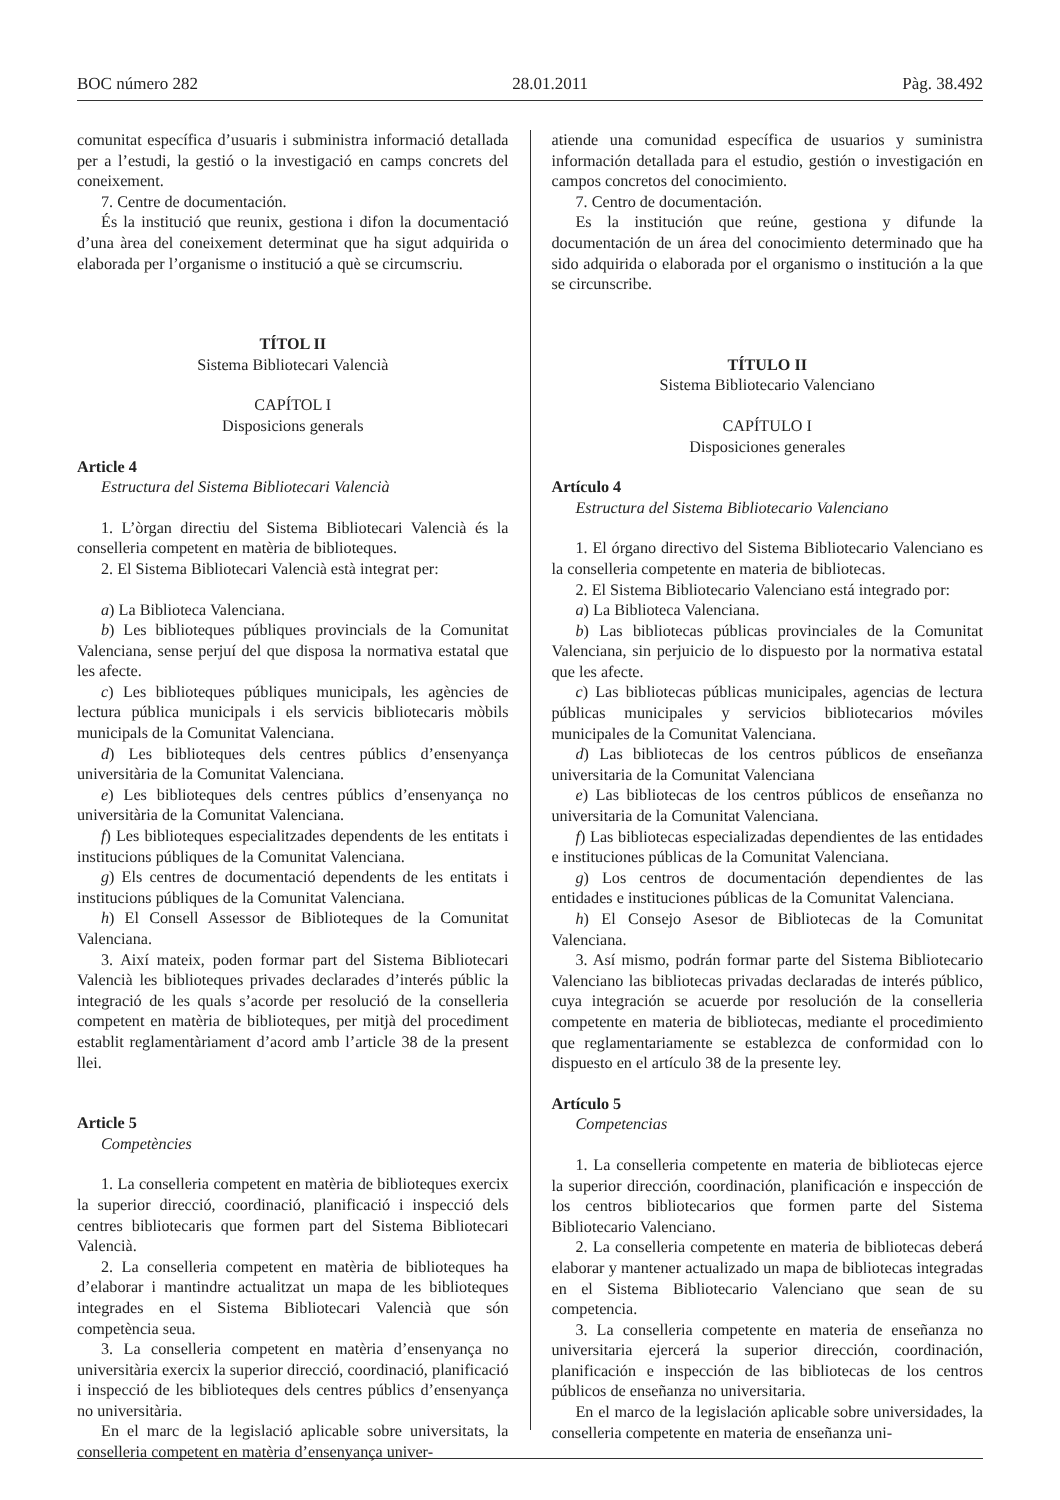BOC número 282 28.01.2011 Pàg. 38.492
comunitat específica d’usuaris i subministra informació detallada per a l’estudi, la gestió o la investigació en camps concrets del coneixement.
7. Centre de documentación.
És la institució que reunix, gestiona i difon la documentació d’una àrea del coneixement determinat que ha sigut adquirida o elaborada per l’organisme o institució a què se circumscriu.
TÍTOL II
Sistema Bibliotecari Valencià
CAPÍTOL I
Disposicions generals
Article 4
Estructura del Sistema Bibliotecari Valencià
1. L’òrgan directiu del Sistema Bibliotecari Valencià és la conselleria competent en matèria de biblioteques.
2. El Sistema Bibliotecari Valencià està integrat per:
a) La Biblioteca Valenciana.
b) Les biblioteques públiques provincials de la Comunitat Valenciana, sense perjuí del que disposa la normativa estatal que les afecte.
c) Les biblioteques públiques municipals, les agències de lectura pública municipals i els servicis bibliotecaris mòbils municipals de la Comunitat Valenciana.
d) Les biblioteques dels centres públics d’ensenyança universitària de la Comunitat Valenciana.
e) Les biblioteques dels centres públics d’ensenyança no universitària de la Comunitat Valenciana.
f) Les biblioteques especialitzades dependents de les entitats i institucions públiques de la Comunitat Valenciana.
g) Els centres de documentació dependents de les entitats i institucions públiques de la Comunitat Valenciana.
h) El Consell Assessor de Biblioteques de la Comunitat Valenciana.
3. Així mateix, poden formar part del Sistema Bibliotecari Valencià les biblioteques privades declarades d’interés públic la integració de les quals s’acorde per resolució de la conselleria competent en matèria de biblioteques, per mitjà del procediment establit reglamentàriament d’acord amb l’article 38 de la present llei.
Article 5
Competències
1. La conselleria competent en matèria de biblioteques exercix la superior direcció, coordinació, planificació i inspecció dels centres bibliotecaris que formen part del Sistema Bibliotecari Valencià.
2. La conselleria competent en matèria de biblioteques ha d’elaborar i mantindre actualitzat un mapa de les biblioteques integrades en el Sistema Bibliotecari Valencià que són competència seua.
3. La conselleria competent en matèria d’ensenyança no universitària exercix la superior direcció, coordinació, planificació i inspecció de les biblioteques dels centres públics d’ensenyança no universitària.
En el marc de la legislació aplicable sobre universitats, la conselleria competent en matèria d’ensenyança univer-
atiende una comunidad específica de usuarios y suministra información detallada para el estudio, gestión o investigación en campos concretos del conocimiento.
7. Centro de documentación.
Es la institución que reúne, gestiona y difunde la documentación de un área del conocimiento determinado que ha sido adquirida o elaborada por el organismo o institución a la que se circunscribe.
TÍTULO II
Sistema Bibliotecario Valenciano
CAPÍTULO I
Disposiciones generales
Artículo 4
Estructura del Sistema Bibliotecario Valenciano
1. El órgano directivo del Sistema Bibliotecario Valenciano es la conselleria competente en materia de bibliotecas.
2. El Sistema Bibliotecario Valenciano está integrado por:
a) La Biblioteca Valenciana.
b) Las bibliotecas públicas provinciales de la Comunitat Valenciana, sin perjuicio de lo dispuesto por la normativa estatal que les afecte.
c) Las bibliotecas públicas municipales, agencias de lectura públicas municipales y servicios bibliotecarios móviles municipales de la Comunitat Valenciana.
d) Las bibliotecas de los centros públicos de enseñanza universitaria de la Comunitat Valenciana
e) Las bibliotecas de los centros públicos de enseñanza no universitaria de la Comunitat Valenciana.
f) Las bibliotecas especializadas dependientes de las entidades e instituciones públicas de la Comunitat Valenciana.
g) Los centros de documentación dependientes de las entidades e instituciones públicas de la Comunitat Valenciana.
h) El Consejo Asesor de Bibliotecas de la Comunitat Valenciana.
3. Así mismo, podrán formar parte del Sistema Bibliotecario Valenciano las bibliotecas privadas declaradas de interés público, cuya integración se acuerde por resolución de la conselleria competente en materia de bibliotecas, mediante el procedimiento que reglamentariamente se establezca de conformidad con lo dispuesto en el artículo 38 de la presente ley.
Artículo 5
Competencias
1. La conselleria competente en materia de bibliotecas ejerce la superior dirección, coordinación, planificación e inspección de los centros bibliotecarios que formen parte del Sistema Bibliotecario Valenciano.
2. La conselleria competente en materia de bibliotecas deberá elaborar y mantener actualizado un mapa de bibliotecas integradas en el Sistema Bibliotecario Valenciano que sean de su competencia.
3. La conselleria competente en materia de enseñanza no universitaria ejercerá la superior dirección, coordinación, planificación e inspección de las bibliotecas de los centros públicos de enseñanza no universitaria.
En el marco de la legislación aplicable sobre universidades, la conselleria competente en materia de enseñanza uni-